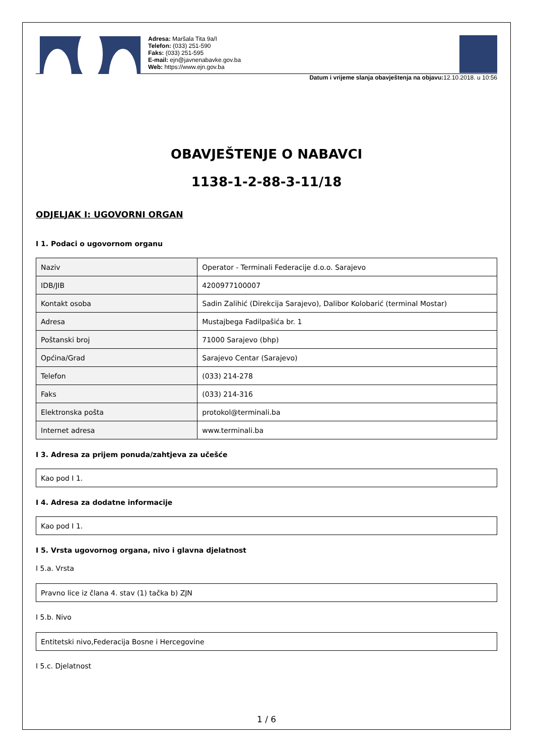Adresa: Maršala Tita 9a/I
Telefon: (033) 251-590
Faks: (033) 251-595
E-mail: ejn@javnenabavke.gov.ba
Web: https://www.ejn.gov.ba
Datum i vrijeme slanja obavještenja na objavu: 12.10.2018. u 10:56
OBAVJEŠTENJE O NABAVCI
1138-1-2-88-3-11/18
ODJELJAK I: UGOVORNI ORGAN
I 1. Podaci o ugovornom organu
| Naziv | Operator - Terminali Federacije d.o.o. Sarajevo |
| IDB/JIB | 4200977100007 |
| Kontakt osoba | Sadin Zalihić (Direkcija Sarajevo), Dalibor Kolobarić (terminal Mostar) |
| Adresa | Mustajbega Fadilpašića br. 1 |
| Poštanski broj | 71000 Sarajevo (bhp) |
| Općina/Grad | Sarajevo Centar (Sarajevo) |
| Telefon | (033) 214-278 |
| Faks | (033) 214-316 |
| Elektronska pošta | protokol@terminali.ba |
| Internet adresa | www.terminali.ba |
I 3. Adresa za prijem ponuda/zahtjeva za učešće
| Kao pod I 1. |
I 4. Adresa za dodatne informacije
| Kao pod I 1. |
I 5. Vrsta ugovornog organa, nivo i glavna djelatnost
I 5.a. Vrsta
| Pravno lice iz člana 4. stav (1) tačka b) ZJN |
I 5.b. Nivo
| Entitetski nivo,Federacija Bosne i Hercegovine |
I 5.c. Djelatnost
1 / 6